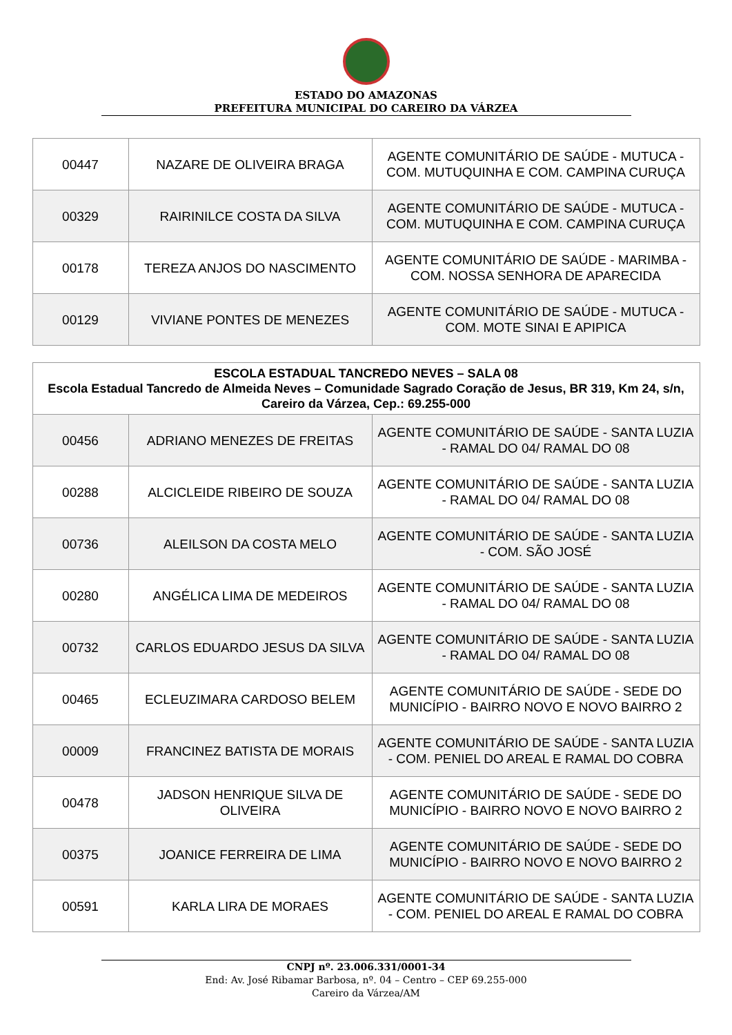ESTADO DO AMAZONAS
PREFEITURA MUNICIPAL DO CAREIRO DA VÁRZEA
| 00447 | NAZARE DE OLIVEIRA BRAGA | AGENTE COMUNITÁRIO DE SAÚDE - MUTUCA - COM. MUTUQUINHA E COM. CAMPINA CURUÇA |
| 00329 | RAIRINILCE COSTA DA SILVA | AGENTE COMUNITÁRIO DE SAÚDE - MUTUCA - COM. MUTUQUINHA E COM. CAMPINA CURUÇA |
| 00178 | TEREZA ANJOS DO NASCIMENTO | AGENTE COMUNITÁRIO DE SAÚDE - MARIMBA - COM. NOSSA SENHORA DE APARECIDA |
| 00129 | VIVIANE PONTES DE MENEZES | AGENTE COMUNITÁRIO DE SAÚDE - MUTUCA - COM. MOTE SINAI E APIPICA |
| ESCOLA ESTADUAL TANCREDO NEVES – SALA 08 Escola Estadual Tancredo de Almeida Neves – Comunidade Sagrado Coração de Jesus, BR 319, Km 24, s/n, Careiro da Várzea, Cep.: 69.255-000 | | |
| --- | --- | --- |
| 00456 | ADRIANO MENEZES DE FREITAS | AGENTE COMUNITÁRIO DE SAÚDE - SANTA LUZIA - RAMAL DO 04/ RAMAL DO 08 |
| 00288 | ALCICLEIDE RIBEIRO DE SOUZA | AGENTE COMUNITÁRIO DE SAÚDE - SANTA LUZIA - RAMAL DO 04/ RAMAL DO 08 |
| 00736 | ALEILSON DA COSTA MELO | AGENTE COMUNITÁRIO DE SAÚDE - SANTA LUZIA - COM. SÃO JOSÉ |
| 00280 | ANGÉLICA LIMA DE MEDEIROS | AGENTE COMUNITÁRIO DE SAÚDE - SANTA LUZIA - RAMAL DO 04/ RAMAL DO 08 |
| 00732 | CARLOS EDUARDO JESUS DA SILVA | AGENTE COMUNITÁRIO DE SAÚDE - SANTA LUZIA - RAMAL DO 04/ RAMAL DO 08 |
| 00465 | ECLEUZIMARA CARDOSO BELEM | AGENTE COMUNITÁRIO DE SAÚDE - SEDE DO MUNICÍPIO - BAIRRO NOVO E NOVO BAIRRO 2 |
| 00009 | FRANCINEZ BATISTA DE MORAIS | AGENTE COMUNITÁRIO DE SAÚDE - SANTA LUZIA - COM. PENIEL DO AREAL E RAMAL DO COBRA |
| 00478 | JADSON HENRIQUE SILVA DE OLIVEIRA | AGENTE COMUNITÁRIO DE SAÚDE - SEDE DO MUNICÍPIO - BAIRRO NOVO E NOVO BAIRRO 2 |
| 00375 | JOANICE FERREIRA DE LIMA | AGENTE COMUNITÁRIO DE SAÚDE - SEDE DO MUNICÍPIO - BAIRRO NOVO E NOVO BAIRRO 2 |
| 00591 | KARLA LIRA DE MORAES | AGENTE COMUNITÁRIO DE SAÚDE - SANTA LUZIA - COM. PENIEL DO AREAL E RAMAL DO COBRA |
CNPJ nº. 23.006.331/0001-34
End: Av. José Ribamar Barbosa, nº. 04 – Centro – CEP 69.255-000
Careiro da Várzea/AM